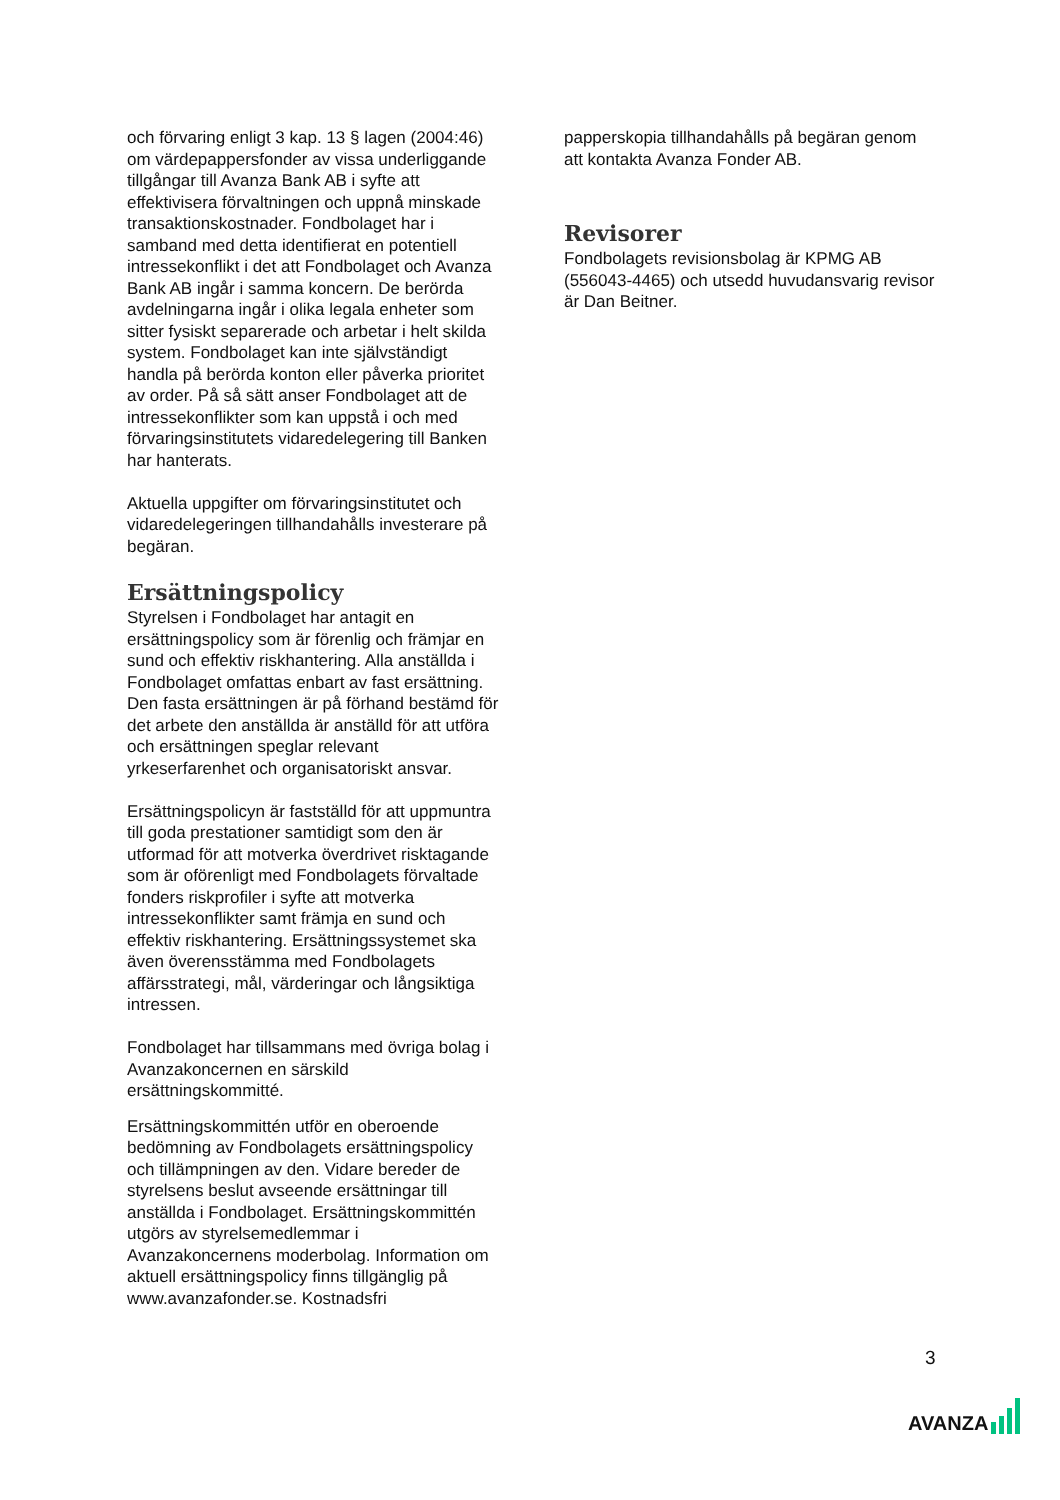och förvaring enligt 3 kap. 13 § lagen (2004:46) om värdepappersfonder av vissa underliggande tillgångar till Avanza Bank AB i syfte att effektivisera förvaltningen och uppnå minskade transaktionskostnader. Fondbolaget har i samband med detta identifierat en potentiell intressekonflikt i det att Fondbolaget och Avanza Bank AB ingår i samma koncern. De berörda avdelningarna ingår i olika legala enheter som sitter fysiskt separerade och arbetar i helt skilda system. Fondbolaget kan inte självständigt handla på berörda konton eller påverka prioritet av order. På så sätt anser Fondbolaget att de intressekonflikter som kan uppstå i och med förvaringsinstitutets vidaredelegering till Banken har hanterats.
Aktuella uppgifter om förvaringsinstitutet och vidaredelegeringen tillhandahålls investerare på begäran.
Ersättningspolicy
Styrelsen i Fondbolaget har antagit en ersättningspolicy som är förenlig och främjar en sund och effektiv riskhantering. Alla anställda i Fondbolaget omfattas enbart av fast ersättning. Den fasta ersättningen är på förhand bestämd för det arbete den anställda är anställd för att utföra och ersättningen speglar relevant yrkeserfarenhet och organisatoriskt ansvar.
Ersättningspolicyn är fastställd för att uppmuntra till goda prestationer samtidigt som den är utformad för att motverka överdrivet risktagande som är oförenligt med Fondbolagets förvaltade fonders riskprofiler i syfte att motverka intressekonflikter samt främja en sund och effektiv riskhantering. Ersättningssystemet ska även överensstämma med Fondbolagets affärsstrategi, mål, värderingar och långsiktiga intressen.
Fondbolaget har tillsammans med övriga bolag i Avanzakoncernen en särskild ersättningskommitté.
Ersättningskommittén utför en oberoende bedömning av Fondbolagets ersättningspolicy och tillämpningen av den. Vidare bereder de styrelsens beslut avseende ersättningar till anställda i Fondbolaget. Ersättningskommittén utgörs av styrelsemedlemmar i Avanzakoncernens moderbolag. Information om aktuell ersättningspolicy finns tillgänglig på www.avanzafonder.se. Kostnadsfri
papperskopia tillhandahålls på begäran genom att kontakta Avanza Fonder AB.
Revisorer
Fondbolagets revisionsbolag är KPMG AB (556043-4465) och utsedd huvudansvarig revisor är Dan Beitner.
3
AVANZA